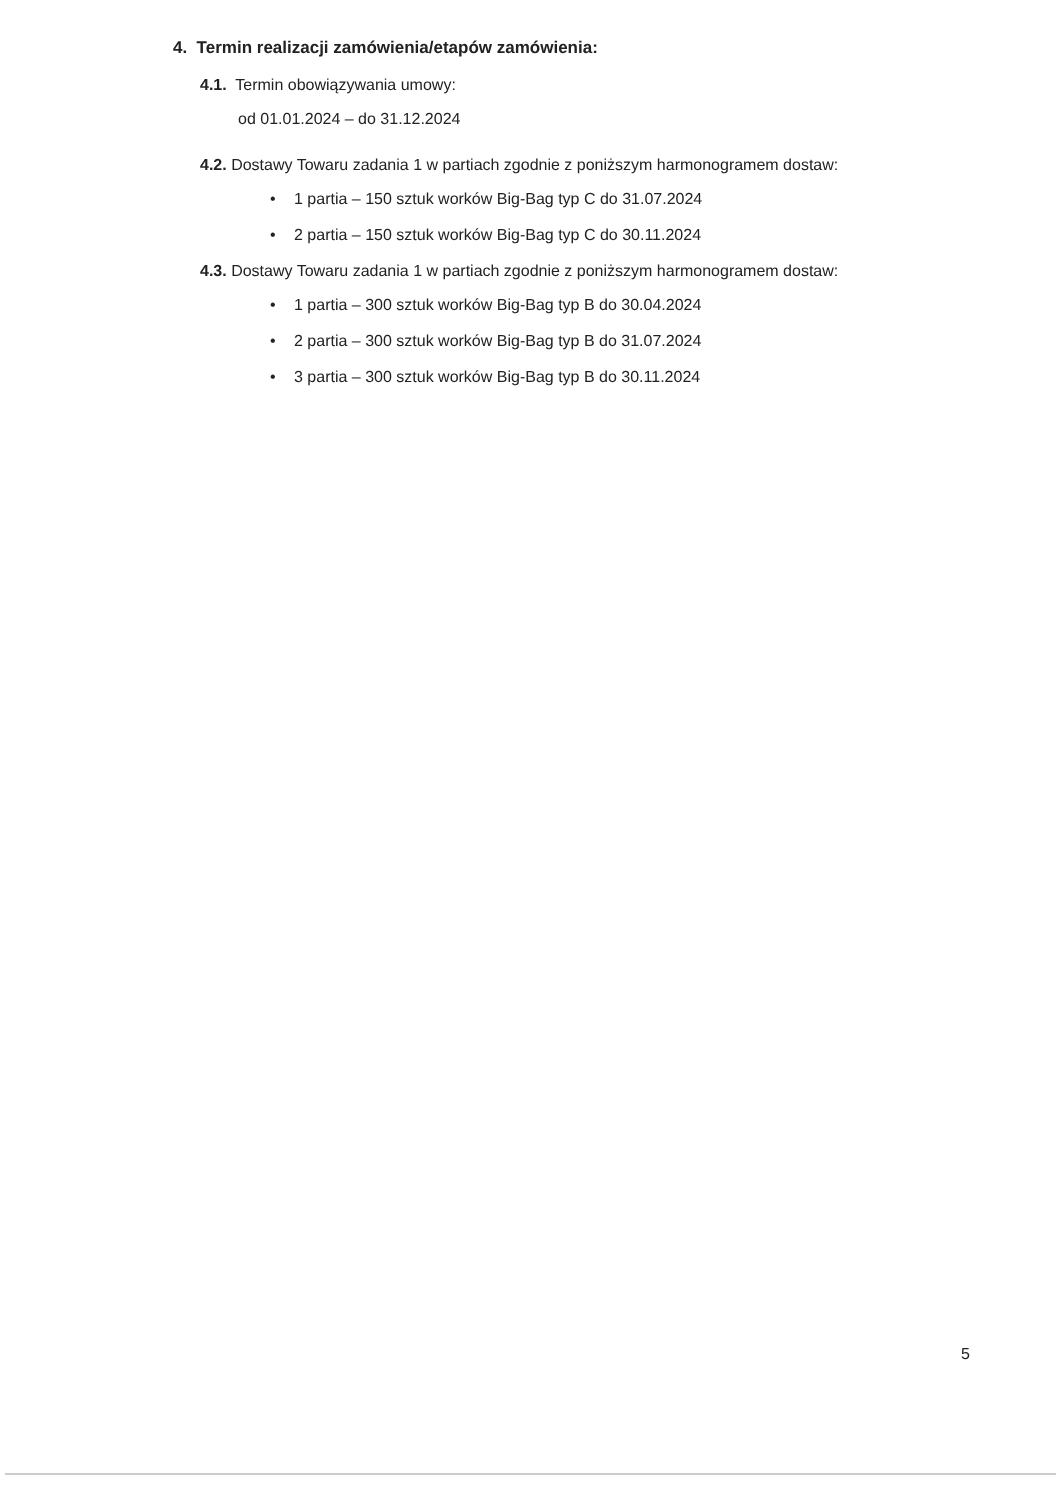4. Termin realizacji zamówienia/etapów zamówienia:
4.1. Termin obowiązywania umowy:
od 01.01.2024 – do 31.12.2024
4.2. Dostawy Towaru zadania 1 w partiach zgodnie z poniższym harmonogramem dostaw:
• 1 partia – 150 sztuk worków Big-Bag typ C do 31.07.2024
• 2 partia – 150 sztuk worków Big-Bag typ C do 30.11.2024
4.3. Dostawy Towaru zadania 1 w partiach zgodnie z poniższym harmonogramem dostaw:
• 1 partia – 300 sztuk worków Big-Bag typ B do 30.04.2024
• 2 partia – 300 sztuk worków Big-Bag typ B do 31.07.2024
• 3 partia – 300 sztuk worków Big-Bag typ B do 30.11.2024
5